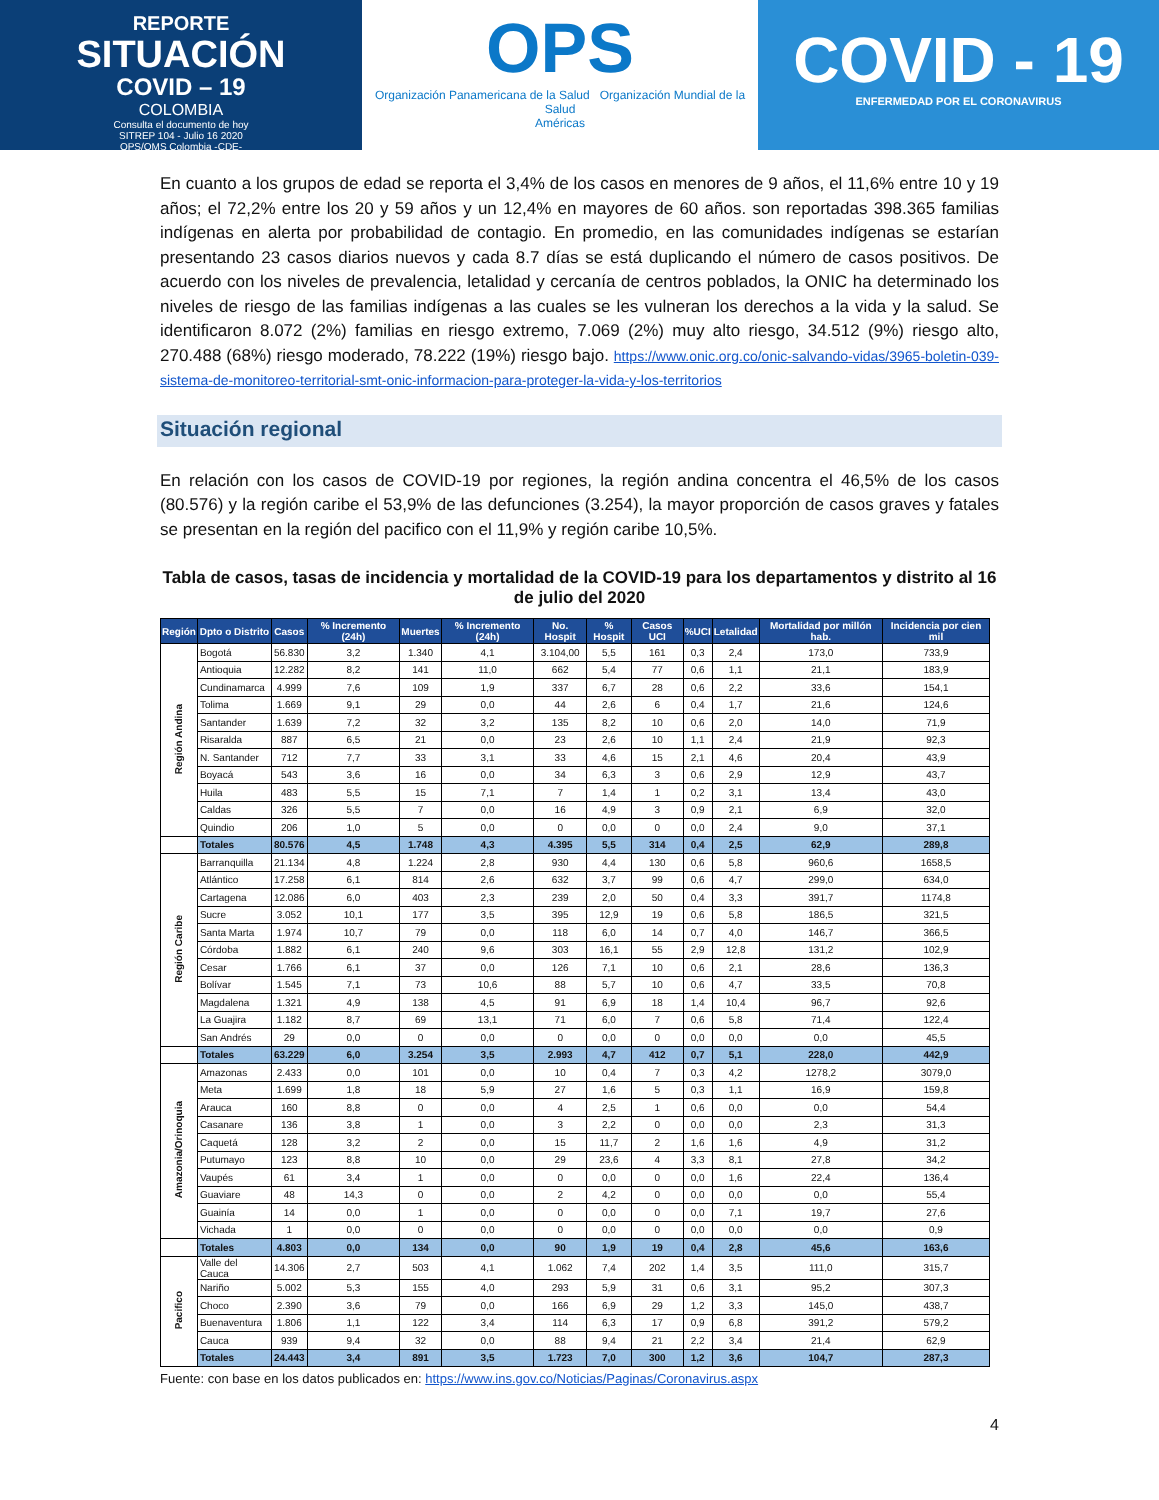REPORTE
SITUACIÓN
COVID – 19
COLOMBIA
Consulta el documento de hoy
SITREP 104 - Julio 16 2020
OPS/OMS Colombia -CDE-
OPS
Organización Panamericana de la Salud Organización Mundial de la Salud
Américas
COVID - 19
ENFERMEDAD POR EL CORONAVIRUS
En cuanto a los grupos de edad se reporta el 3,4% de los casos en menores de 9 años, el 11,6% entre 10 y 19 años; el 72,2% entre los 20 y 59 años y un 12,4% en mayores de 60 años. son reportadas 398.365 familias indígenas en alerta por probabilidad de contagio. En promedio, en las comunidades indígenas se estarían presentando 23 casos diarios nuevos y cada 8.7 días se está duplicando el número de casos positivos. De acuerdo con los niveles de prevalencia, letalidad y cercanía de centros poblados, la ONIC ha determinado los niveles de riesgo de las familias indígenas a las cuales se les vulneran los derechos a la vida y la salud. Se identificaron 8.072 (2%) familias en riesgo extremo, 7.069 (2%) muy alto riesgo, 34.512 (9%) riesgo alto, 270.488 (68%) riesgo moderado, 78.222 (19%) riesgo bajo. https://www.onic.org.co/onic-salvando-vidas/3965-boletin-039-sistema-de-monitoreo-territorial-smt-onic-informacion-para-proteger-la-vida-y-los-territorios
Situación regional
En relación con los casos de COVID-19 por regiones, la región andina concentra el 46,5% de los casos (80.576) y la región caribe el 53,9% de las defunciones (3.254), la mayor proporción de casos graves y fatales se presentan en la región del pacifico con el 11,9% y región caribe 10,5%.
Tabla de casos, tasas de incidencia y mortalidad de la COVID-19 para los departamentos y distrito al 16 de julio del 2020
| Región | Dpto o Distrito | Casos | % Incremento (24h) | Muertes | % Incremento (24h) | No. Hospit | % Hospit | Casos UCI | %UCI | Letalidad | Mortalidad por millón hab. | Incidencia por cien mil |
| --- | --- | --- | --- | --- | --- | --- | --- | --- | --- | --- | --- | --- |
| Región Andina | Bogotá | 56.830 | 3,2 | 1.340 | 4,1 | 3.104,00 | 5,5 | 161 | 0,3 | 2,4 | 173,0 | 733,9 |
| | Antioquia | 12.282 | 8,2 | 141 | 11,0 | 662 | 5,4 | 77 | 0,6 | 1,1 | 21,1 | 183,9 |
| | Cundinamarca | 4.999 | 7,6 | 109 | 1,9 | 337 | 6,7 | 28 | 0,6 | 2,2 | 33,6 | 154,1 |
| | Tolima | 1.669 | 9,1 | 29 | 0,0 | 44 | 2,6 | 6 | 0,4 | 1,7 | 21,6 | 124,6 |
| | Santander | 1.639 | 7,2 | 32 | 3,2 | 135 | 8,2 | 10 | 0,6 | 2,0 | 14,0 | 71,9 |
| | Risaralda | 887 | 6,5 | 21 | 0,0 | 23 | 2,6 | 10 | 1,1 | 2,4 | 21,9 | 92,3 |
| | N. Santander | 712 | 7,7 | 33 | 3,1 | 33 | 4,6 | 15 | 2,1 | 4,6 | 20,4 | 43,9 |
| | Boyacá | 543 | 3,6 | 16 | 0,0 | 34 | 6,3 | 3 | 0,6 | 2,9 | 12,9 | 43,7 |
| | Huila | 483 | 5,5 | 15 | 7,1 | 7 | 1,4 | 1 | 0,2 | 3,1 | 13,4 | 43,0 |
| | Caldas | 326 | 5,5 | 7 | 0,0 | 16 | 4,9 | 3 | 0,9 | 2,1 | 6,9 | 32,0 |
| | Quindio | 206 | 1,0 | 5 | 0,0 | 0 | 0,0 | 0 | 0,0 | 2,4 | 9,0 | 37,1 |
| | Totales | 80.576 | 4,5 | 1.748 | 4,3 | 4.395 | 5,5 | 314 | 0,4 | 2,5 | 62,9 | 289,8 |
| Región Caribe | Barranquilla | 21.134 | 4,8 | 1.224 | 2,8 | 930 | 4,4 | 130 | 0,6 | 5,8 | 960,6 | 1658,5 |
| | Atlántico | 17.258 | 6,1 | 814 | 2,6 | 632 | 3,7 | 99 | 0,6 | 4,7 | 299,0 | 634,0 |
| | Cartagena | 12.086 | 6,0 | 403 | 2,3 | 239 | 2,0 | 50 | 0,4 | 3,3 | 391,7 | 1174,8 |
| | Sucre | 3.052 | 10,1 | 177 | 3,5 | 395 | 12,9 | 19 | 0,6 | 5,8 | 186,5 | 321,5 |
| | Santa Marta | 1.974 | 10,7 | 79 | 0,0 | 118 | 6,0 | 14 | 0,7 | 4,0 | 146,7 | 366,5 |
| | Córdoba | 1.882 | 6,1 | 240 | 9,6 | 303 | 16,1 | 55 | 2,9 | 12,8 | 131,2 | 102,9 |
| | Cesar | 1.766 | 6,1 | 37 | 0,0 | 126 | 7,1 | 10 | 0,6 | 2,1 | 28,6 | 136,3 |
| | Bolívar | 1.545 | 7,1 | 73 | 10,6 | 88 | 5,7 | 10 | 0,6 | 4,7 | 33,5 | 70,8 |
| | Magdalena | 1.321 | 4,9 | 138 | 4,5 | 91 | 6,9 | 18 | 1,4 | 10,4 | 96,7 | 92,6 |
| | La Guajira | 1.182 | 8,7 | 69 | 13,1 | 71 | 6,0 | 7 | 0,6 | 5,8 | 71,4 | 122,4 |
| | San Andrés | 29 | 0,0 | 0 | 0,0 | 0 | 0,0 | 0 | 0,0 | 0,0 | 0,0 | 45,5 |
| | Totales | 63.229 | 6,0 | 3.254 | 3,5 | 2.993 | 4,7 | 412 | 0,7 | 5,1 | 228,0 | 442,9 |
| Amazonia/Orinoquia | Amazonas | 2.433 | 0,0 | 101 | 0,0 | 10 | 0,4 | 7 | 0,3 | 4,2 | 1278,2 | 3079,0 |
| | Meta | 1.699 | 1,8 | 18 | 5,9 | 27 | 1,6 | 5 | 0,3 | 1,1 | 16,9 | 159,8 |
| | Arauca | 160 | 8,8 | 0 | 0,0 | 4 | 2,5 | 1 | 0,6 | 0,0 | 0,0 | 54,4 |
| | Casanare | 136 | 3,8 | 1 | 0,0 | 3 | 2,2 | 0 | 0,0 | 0,0 | 2,3 | 31,3 |
| | Caquetá | 128 | 3,2 | 2 | 0,0 | 15 | 11,7 | 2 | 1,6 | 1,6 | 4,9 | 31,2 |
| | Putumayo | 123 | 8,8 | 10 | 0,0 | 29 | 23,6 | 4 | 3,3 | 8,1 | 27,8 | 34,2 |
| | Vaupés | 61 | 3,4 | 1 | 0,0 | 0 | 0,0 | 0 | 0,0 | 1,6 | 22,4 | 136,4 |
| | Guaviare | 48 | 14,3 | 0 | 0,0 | 2 | 4,2 | 0 | 0,0 | 0,0 | 0,0 | 55,4 |
| | Guainía | 14 | 0,0 | 1 | 0,0 | 0 | 0,0 | 0 | 0,0 | 7,1 | 19,7 | 27,6 |
| | Vichada | 1 | 0,0 | 0 | 0,0 | 0 | 0,0 | 0 | 0,0 | 0,0 | 0,0 | 0,9 |
| | Totales | 4.803 | 0,0 | 134 | 0,0 | 90 | 1,9 | 19 | 0,4 | 2,8 | 45,6 | 163,6 |
| Pacifico | Valle del Cauca | 14.306 | 2,7 | 503 | 4,1 | 1.062 | 7,4 | 202 | 1,4 | 3,5 | 111,0 | 315,7 |
| | Nariño | 5.002 | 5,3 | 155 | 4,0 | 293 | 5,9 | 31 | 0,6 | 3,1 | 95,2 | 307,3 |
| | Choco | 2.390 | 3,6 | 79 | 0,0 | 166 | 6,9 | 29 | 1,2 | 3,3 | 145,0 | 438,7 |
| | Buenaventura | 1.806 | 1,1 | 122 | 3,4 | 114 | 6,3 | 17 | 0,9 | 6,8 | 391,2 | 579,2 |
| | Cauca | 939 | 9,4 | 32 | 0,0 | 88 | 9,4 | 21 | 2,2 | 3,4 | 21,4 | 62,9 |
| | Totales | 24.443 | 3,4 | 891 | 3,5 | 1.723 | 7,0 | 300 | 1,2 | 3,6 | 104,7 | 287,3 |
Fuente: con base en los datos publicados en: https://www.ins.gov.co/Noticias/Paginas/Coronavirus.aspx
4